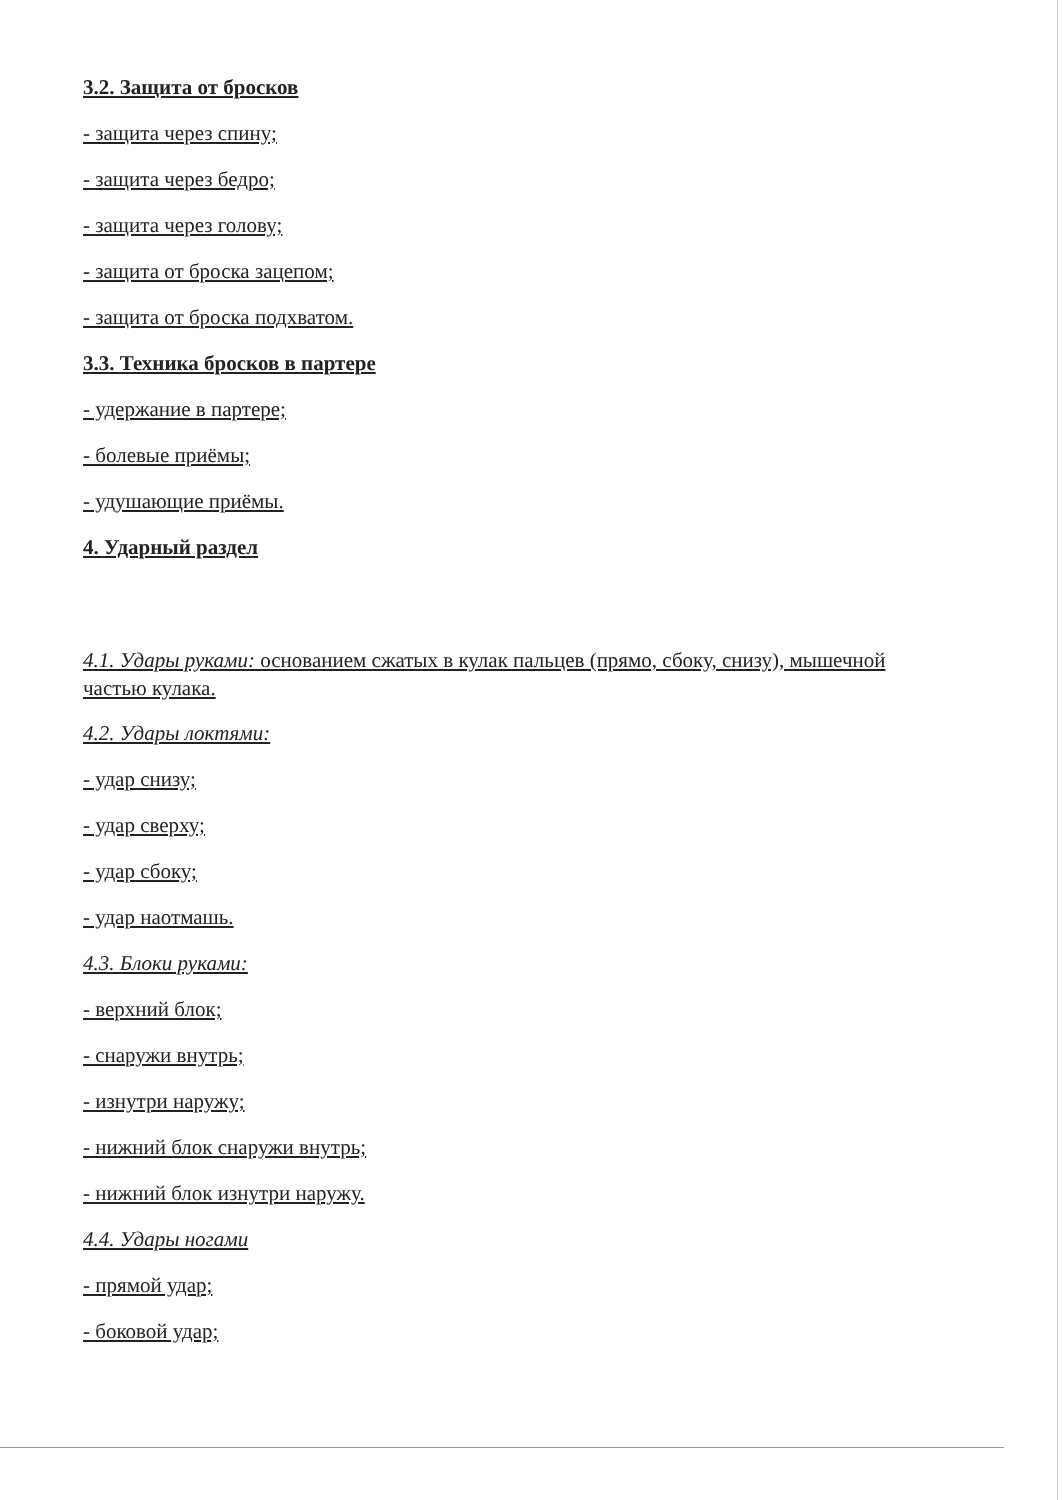3.2. Защита от бросков
- защита через спину;
- защита через бедро;
- защита через голову;
- защита от броска зацепом;
- защита от броска подхватом.
3.3. Техника бросков в партере
- удержание в партере;
- болевые приёмы;
- удушающие приёмы.
4. Ударный раздел
4.1. Удары руками: основанием сжатых в кулак пальцев (прямо, сбоку, снизу), мышечной частью кулака.
4.2. Удары локтями:
- удар снизу;
- удар сверху;
- удар сбоку;
- удар наотмашь.
4.3. Блоки руками:
- верхний блок;
- снаружи внутрь;
- изнутри наружу;
- нижний блок снаружи внутрь;
- нижний блок изнутри наружу.
4.4. Удары ногами
- прямой удар;
- боковой удар;